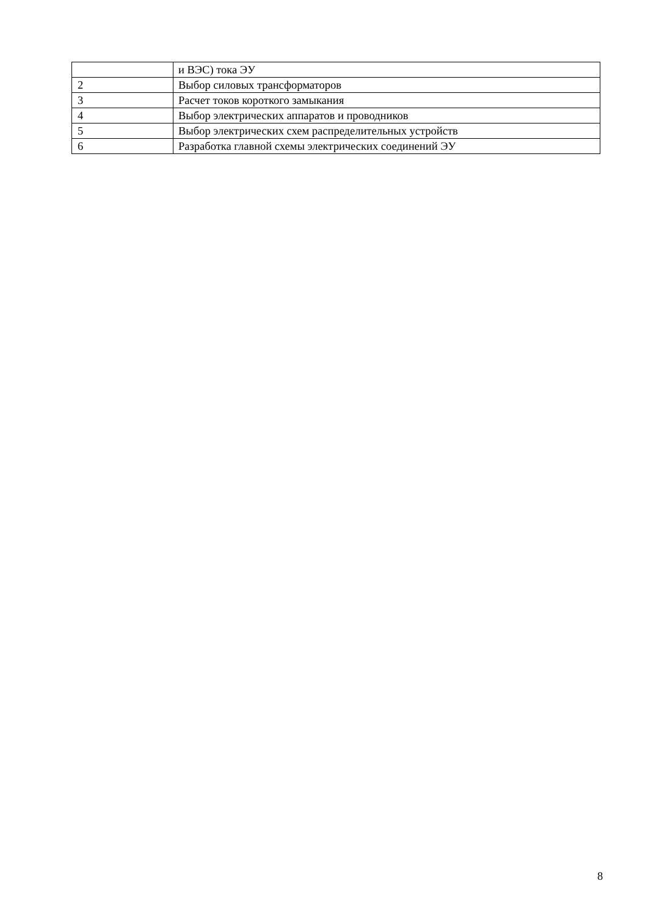| | и ВЭС) тока ЭУ |
| 2 | Выбор силовых трансформаторов |
| 3 | Расчет токов короткого замыкания |
| 4 | Выбор электрических аппаратов и проводников |
| 5 | Выбор электрических схем распределительных устройств |
| 6 | Разработка главной схемы электрических соединений ЭУ |
8